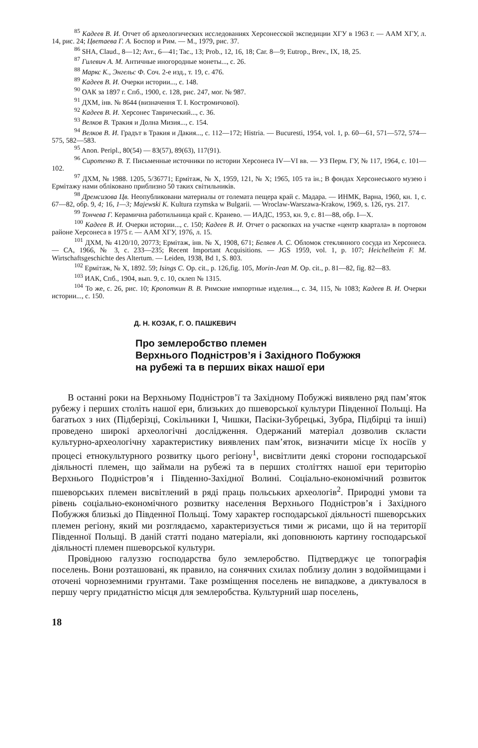<sup>85</sup> Кадеев В. И. Отчет об археологических исследованиях Херсонесской экспедиции ХГУ в 1963 г. — ААМ ХГУ, л. 14, рис. 24; Цветаева Г. А. Боспор и Рим. — М., 1979, рис. 37.
<sup>86</sup> SHA, Claud., 8—12; Avr., 6—41; Tac., 13; Prob., 12, 16, 18; Car. 8—9; Eutrop., Brev., IX, 18, 25.
<sup>87</sup> Гилевич А. М. Античные иногородные монеты..., с. 26.
<sup>88</sup> Маркс К., Энгельс Ф. Соч. 2-е изд., т. 19, с. 476.
<sup>89</sup> Кадеев В. И. Очерки истории..., с. 148.
<sup>90</sup> ОАК за 1897 г. Спб., 1900, с. 128, рис. 247, мог. № 987.
<sup>91</sup> ДХМ, інв. № 8644 (визначення Т. І. Костромичової).
<sup>92</sup> Кадеев В. И. Херсонес Таврический..., с. 36.
<sup>93</sup> Велков В. Тракия и Долна Мизия..., с. 154.
<sup>94</sup> Велков В. И. Градът в Тракия и Дакия..., с. 112—172; Histria. — Bucuresti, 1954, vol. 1, p. 60—61, 571—572, 574—575, 582—583.
<sup>95</sup> Anon. Peripl., 80(54) — 83(57), 89(63), 117(91).
<sup>96</sup> Сиротенко В. Т. Письменные источники по истории Херсонеса IV—VI вв. — УЗ Перм. ГУ, № 117, 1964, с. 101—102.
<sup>97</sup> ДХМ, № 1988. 1205, 5/36771; Ермітаж, № Х, 1959, 121, № Х; 1965, 105 та ін.; В фондах Херсонеського музею і Ермітажу нами обліковано приблизно 50 таких світильників.
<sup>98</sup> Дремсизова Цв. Неопубликовани материалы от големата пещера край с. Мадара. — ИНМК, Варна, 1960, кн. 1, с. 67—82, обр. 9, 4; 16, 1—3; Majewski K. Kultura rzymska w Bulgarii. — Wroclaw-Warszawa-Krakow, 1969, s. 126, rys. 217.
<sup>99</sup> Тончева Г. Керамична работильница край с. Кранево. — ИАДС, 1953, кн. 9, с. 81—88, обр. I—X.
<sup>100</sup> Кадеев В. И. Очерки истории..., с. 150; Кадеев В. И. Отчет о раскопках на участке «центр квартала» в портовом районе Херсонеса в 1975 г. — ААМ ХГУ, 1976, л. 15.
<sup>101</sup> ДХМ, № 4120/10, 20773; Ермітаж, інв. № Х, 1908, 671; Беляев А. С. Обломок стеклянного сосуда из Херсонеса. — СА, 1966, № 3, с. 233—235; Recent Important Acquisitions. — JGS 1959, vol. 1, p. 107; Heichelheim F. M. Wirtschaftsgeschichte des Altertum. — Leiden, 1938, Bd 1, S. 803.
<sup>102</sup> Ермітаж, № Х, 1892. 59; Isings C. Op. cit., p. 126,fig. 105, Morin-Jean M. Op. cit., p. 81—82, fig. 82—83.
<sup>103</sup> ИАК, Спб., 1904, вып. 9, с. 10, склеп № 1315.
<sup>104</sup> То же, с. 26, рис. 10; Кропоткин В. В. Римские импортные изделия..., с. 34, 115, № 1083; Кадеев В. И. Очерки истории..., с. 150.
Д. Н. КОЗАК, Г. О. ПАШКЕВИЧ
Про землеробство племен
Верхнього Подністров’я і Західного Побужжя
на рубежі та в перших віках нашої ери
В останні роки на Верхньому Подністров’ї та Західному Побужжі виявлено ряд пам’яток рубежу і перших століть нашої ери, близьких до пшеворської культури Південної Польщі. На багатьох з них (Підберізці, Сокільники I, Чишки, Пасіки-Зубрецькі, Зубра, Підбірці та інші) проведено широкі археологічні дослідження. Одержаний матеріал дозволив скласти культурно-археологічну характеристику виявлених пам’яток, визначити місце їх носіїв у процесі етнокультурного розвитку цього регіону<sup>1</sup>, висвітлити деякі сторони господарської діяльності племен, що займали на рубежі та в перших століттях нашої ери територію Верхнього Подністров’я і Південно-Західної Волині. Соціально-економічний розвиток пшеворських племен висвітлений в ряді праць польських археологів<sup>2</sup>. Природні умови та рівень соціально-економічного розвитку населення Верхнього Подністров’я і Західного Побужжя близькі до Південної Польщі. Тому характер господарської діяльності пшеворських племен регіону, який ми розглядаємо, характеризується тими ж рисами, що й на території Південної Польщі. В даній статті подано матеріали, які доповнюють картину господарської діяльності племен пшеворської культури.
Провідною галуззю господарства було землеробство. Підтверджує це топографія поселень. Вони розташовані, як правило, на сонячних схилах поблизу долин з водоймищами і оточені чорноземними грунтами. Таке розміщення поселень не випадкове, а диктувалося в першу чергу придатністю місця для землеробства. Культурний шар поселень,
18